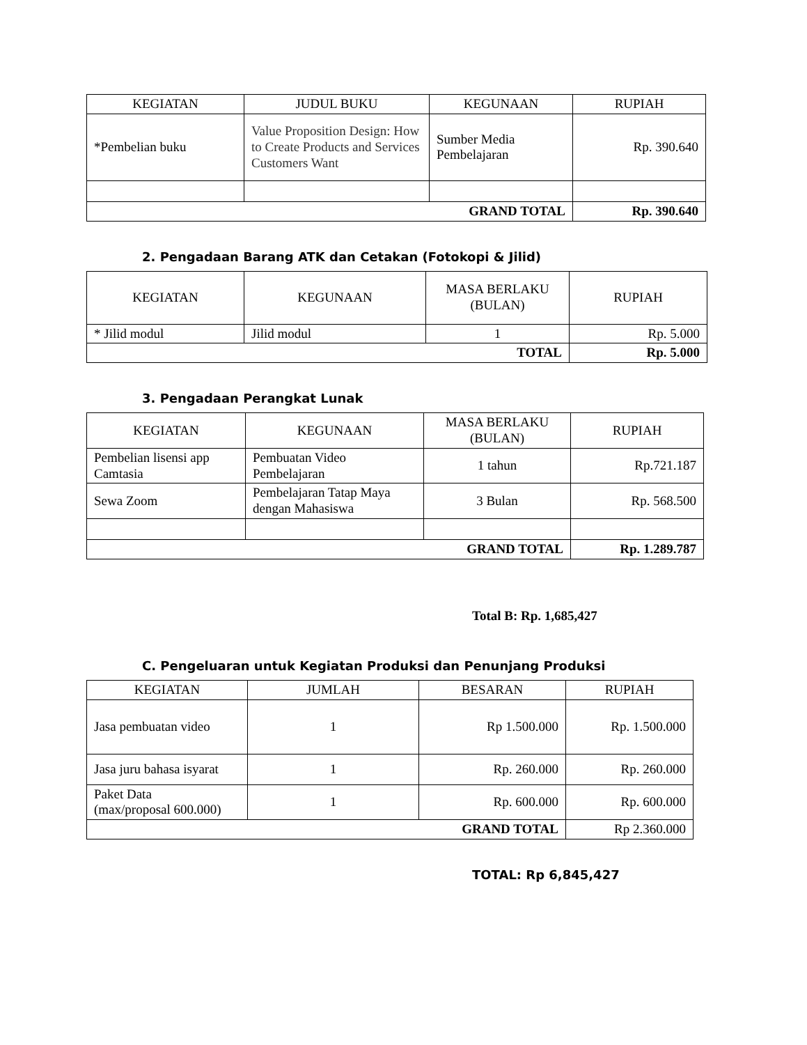| KEGIATAN | JUDUL BUKU | KEGUNAAN | RUPIAH |
| --- | --- | --- | --- |
| *Pembelian buku | Value Proposition Design: How to Create Products and Services Customers Want | Sumber Media Pembelajaran | Rp. 390.640 |
| GRAND TOTAL | | | Rp. 390.640 |
2. Pengadaan Barang ATK dan Cetakan (Fotokopi & Jilid)
| KEGIATAN | KEGUNAAN | MASA BERLAKU (BULAN) | RUPIAH |
| --- | --- | --- | --- |
| * Jilid modul | Jilid modul | 1 | Rp. 5.000 |
| TOTAL | | | Rp. 5.000 |
3. Pengadaan Perangkat Lunak
| KEGIATAN | KEGUNAAN | MASA BERLAKU (BULAN) | RUPIAH |
| --- | --- | --- | --- |
| Pembelian lisensi app Camtasia | Pembuatan Video Pembelajaran | 1 tahun | Rp.721.187 |
| Sewa Zoom | Pembelajaran Tatap Maya dengan Mahasiswa | 3 Bulan | Rp. 568.500 |
| GRAND TOTAL | | | Rp. 1.289.787 |
Total B: Rp. 1,685,427
C. Pengeluaran untuk Kegiatan Produksi dan Penunjang Produksi
| KEGIATAN | JUMLAH | BESARAN | RUPIAH |
| --- | --- | --- | --- |
| Jasa pembuatan video | 1 | Rp 1.500.000 | Rp. 1.500.000 |
| Jasa juru bahasa isyarat | 1 | Rp. 260.000 | Rp. 260.000 |
| Paket Data (max/proposal 600.000) | 1 | Rp. 600.000 | Rp. 600.000 |
| GRAND TOTAL | | | Rp 2.360.000 |
TOTAL: Rp 6,845,427